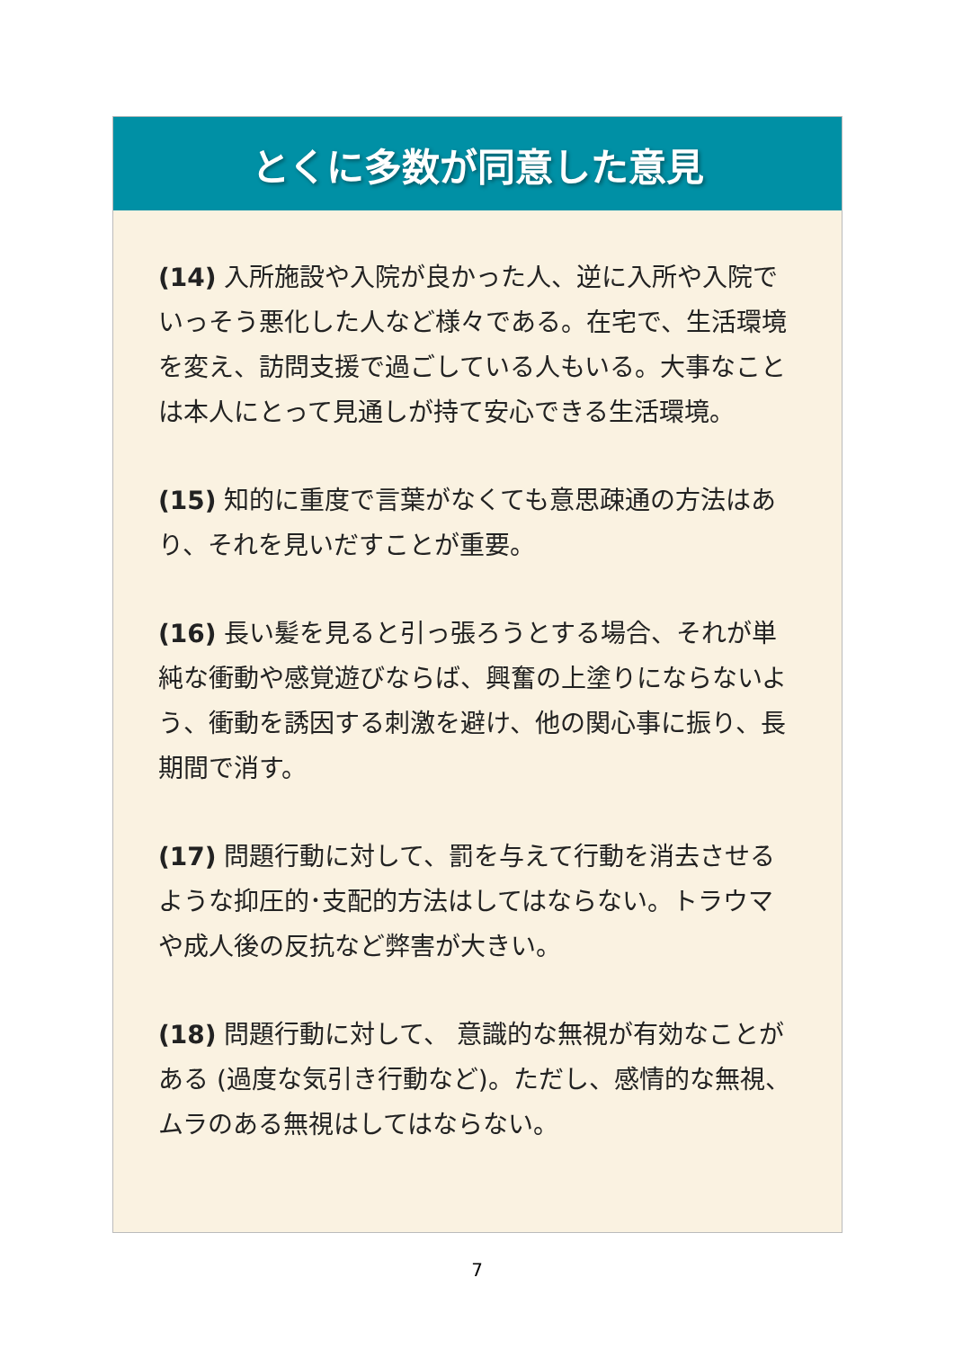とくに多数が同意した意見
(14) 入所施設や入院が良かった人、逆に入所や入院でいっそう悪化した人など様々である。在宅で、生活環境を変え、訪問支援で過ごしている人もいる。大事なことは本人にとって見通しが持て安心できる生活環境。
(15) 知的に重度で言葉がなくても意思疎通の方法はあり、それを見いだすことが重要。
(16) 長い髪を見ると引っ張ろうとする場合、それが単純な衝動や感覚遊びならば、興奮の上塗りにならないよう、衝動を誘因する刺激を避け、他の関心事に振り、長期間で消す。
(17) 問題行動に対して、罰を与えて行動を消去させるような抑圧的･支配的方法はしてはならない。トラウマや成人後の反抗など弊害が大きい。
(18) 問題行動に対して、 意識的な無視が有効なことがある (過度な気引き行動など)。ただし、感情的な無視、ムラのある無視はしてはならない。
7